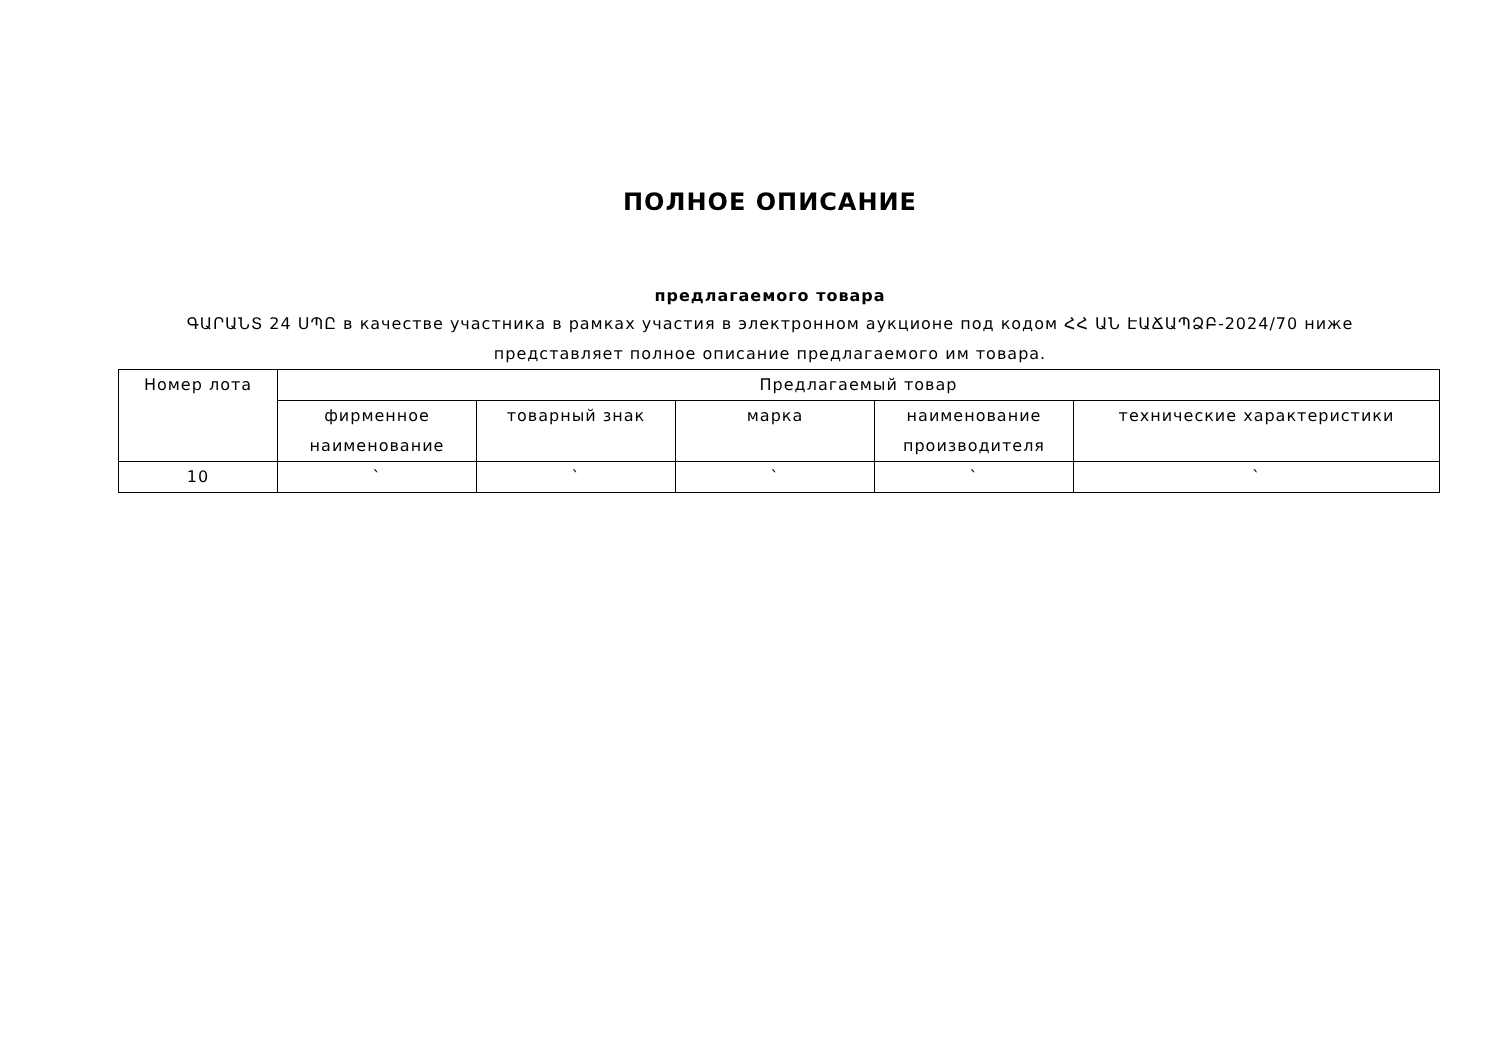ПОЛНОЕ ОПИСАНИЕ
предлагаемого товара
ԳԱՐԱՆՏ 24 ՍՊԸ в качестве участника в рамках участия в электронном аукционе под кодом ՀՀ ԱՆ ԷԱՃԱՊՁԲ-2024/70 ниже представляет полное описание предлагаемого им товара.
| Номер лота | Предлагаемый товар | | | | |
| --- | --- | --- | --- | --- | --- |
| | фирменное наименование | товарный знак | марка | наименование производителя | технические характеристики |
| 10 | ` | ` | ` | ` | ` |